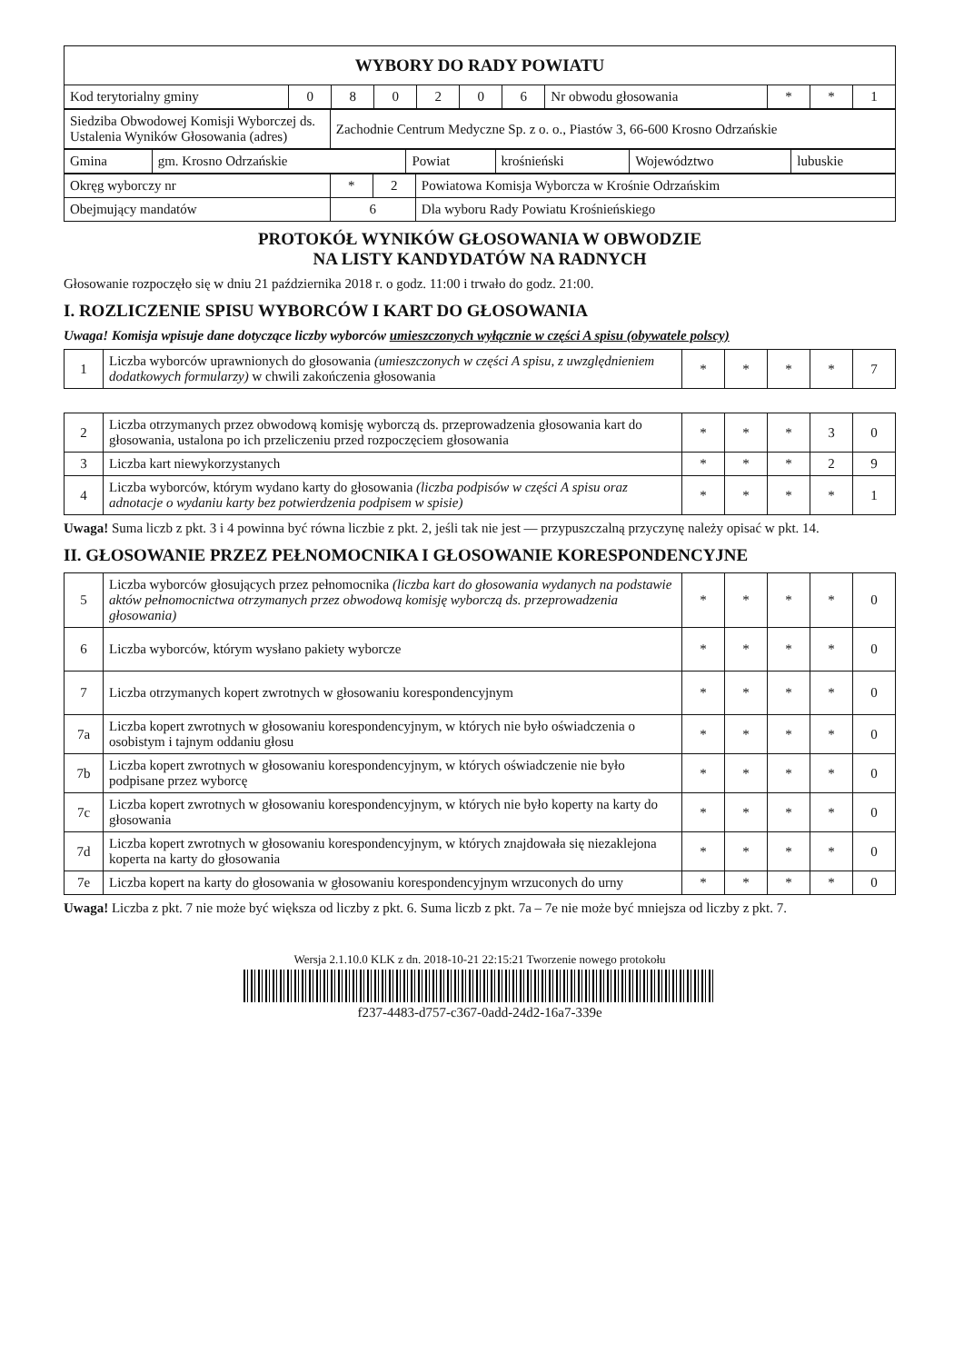| WYBORY DO RADY POWIATU | | | | | | | | | | |
| --- | --- | --- | --- | --- | --- | --- | --- | --- | --- | --- |
| Kod terytorialny gminy | 0 | 8 | 0 | 2 | 0 | 6 | Nr obwodu głosowania | * | * | 1 |
| Siedziba Obwodowej Komisji Wyborczej ds. Ustalenia Wyników Głosowania (adres) | Zachodnie Centrum Medyczne Sp. z o. o., Piastów 3, 66-600 Krosno Odrzańskie |
| Gmina | gm. Krosno Odrzańskie | Powiat | krośnieński | Województwo | lubuskie |
| Okręg wyborczy nr | * | 2 | Powiatowa Komisja Wyborcza w Krośnie Odrzańskim |
| Obejmujący mandatów | 6 | | Dla wyboru Rady Powiatu Krośnieńskiego |
PROTOKÓŁ WYNIKÓW GŁOSOWANIA W OBWODZIE
NA LISTY KANDYDATÓW NA RADNYCH
Głosowanie rozpoczęło się w dniu 21 października 2018 r. o godz. 11:00 i trwało do godz. 21:00.
I. ROZLICZENIE SPISU WYBORCÓW I KART DO GŁOSOWANIA
Uwaga! Komisja wpisuje dane dotyczące liczby wyborców umieszczonych wyłącznie w części A spisu (obywatele polscy)
| 1 | Liczba wyborców uprawnionych do głosowania (umieszczonych w części A spisu, z uwzględnieniem dodatkowych formularzy) w chwili zakończenia głosowania | * | * | * | * | 7 |
| 2 | Liczba otrzymanych przez obwodową komisję wyborczą ds. przeprowadzenia głosowania kart do głosowania, ustalona po ich przeliczeniu przed rozpoczęciem głosowania | * | * | * | 3 | 0 |
| 3 | Liczba kart niewykorzystanych | * | * | * | 2 | 9 |
| 4 | Liczba wyborców, którym wydano karty do głosowania (liczba podpisów w części A spisu oraz adnotacje o wydaniu karty bez potwierdzenia podpisem w spisie) | * | * | * | * | 1 |
Uwaga! Suma liczb z pkt. 3 i 4 powinna być równa liczbie z pkt. 2, jeśli tak nie jest — przypuszczalną przyczynę należy opisać w pkt. 14.
II. GŁOSOWANIE PRZEZ PEŁNOMOCNIKA I GŁOSOWANIE KORESPONDENCYJNE
| 5 | Liczba wyborców głosujących przez pełnomocnika (liczba kart do głosowania wydanych na podstawie aktów pełnomocnictwa otrzymanych przez obwodową komisję wyborczą ds. przeprowadzenia głosowania) | * | * | * | * | 0 |
| 6 | Liczba wyborców, którym wysłano pakiety wyborcze | * | * | * | * | 0 |
| 7 | Liczba otrzymanych kopert zwrotnych w głosowaniu korespondencyjnym | * | * | * | * | 0 |
| 7a | Liczba kopert zwrotnych w głosowaniu korespondencyjnym, w których nie było oświadczenia o osobistym i tajnym oddaniu głosu | * | * | * | * | 0 |
| 7b | Liczba kopert zwrotnych w głosowaniu korespondencyjnym, w których oświadczenie nie było podpisane przez wyborcę | * | * | * | * | 0 |
| 7c | Liczba kopert zwrotnych w głosowaniu korespondencyjnym, w których nie było koperty na karty do głosowania | * | * | * | * | 0 |
| 7d | Liczba kopert zwrotnych w głosowaniu korespondencyjnym, w których znajdowała się niezaklejona koperta na karty do głosowania | * | * | * | * | 0 |
| 7e | Liczba kopert na karty do głosowania w głosowaniu korespondencyjnym wrzuconych do urny | * | * | * | * | 0 |
Uwaga! Liczba z pkt. 7 nie może być większa od liczby z pkt. 6. Suma liczb z pkt. 7a – 7e nie może być mniejsza od liczby z pkt. 7.
Wersja 2.1.10.0 KLK z dn. 2018-10-21 22:15:21 Tworzenie nowego protokołu
f237-4483-d757-c367-0add-24d2-16a7-339e